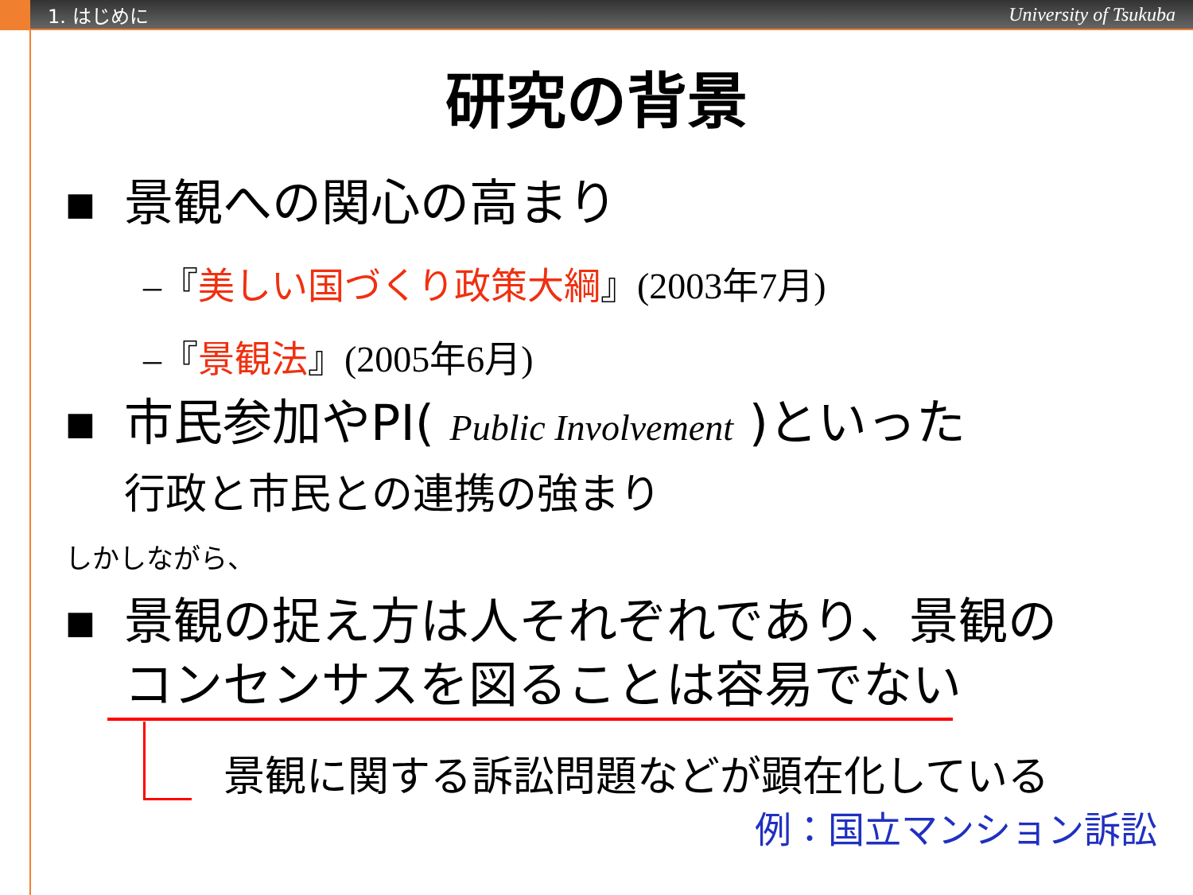1. はじめに University of Tsukuba
研究の背景
■ 景観への関心の高まり
–『美しい国づくり政策大綱』(2003年7月)
–『景観法』(2005年6月)
■ 市民参加やPI( Public Involvement )といった
行政と市民との連携の強まり
しかしながら、
■ 景観の捉え方は人それぞれであり、景観の
コンセンサスを図ることは容易でない
景観に関する訴訟問題などが顕在化している
例：国立マンション訴訟